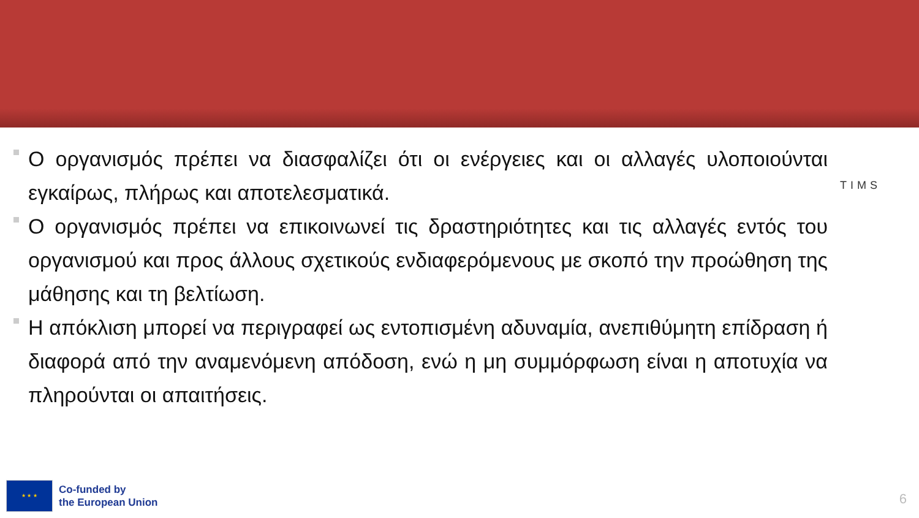Ο οργανισμός πρέπει να διασφαλίζει ότι οι ενέργειες και οι αλλαγές υλοποιούνται εγκαίρως, πλήρως και αποτελεσματικά.
Ο οργανισμός πρέπει να επικοινωνεί τις δραστηριότητες και τις αλλαγές εντός του οργανισμού και προς άλλους σχετικούς ενδιαφερόμενους με σκοπό την προώθηση της μάθησης και τη βελτίωση.
Η απόκλιση μπορεί να περιγραφεί ως εντοπισμένη αδυναμία, ανεπιθύμητη επίδραση ή διαφορά από την αναμενόμενη απόδοση, ενώ η μη συμμόρφωση είναι η αποτυχία να πληρούνται οι απαιτήσεις.
TIMS
★ ★ ★
Co-funded by
the European Union
6